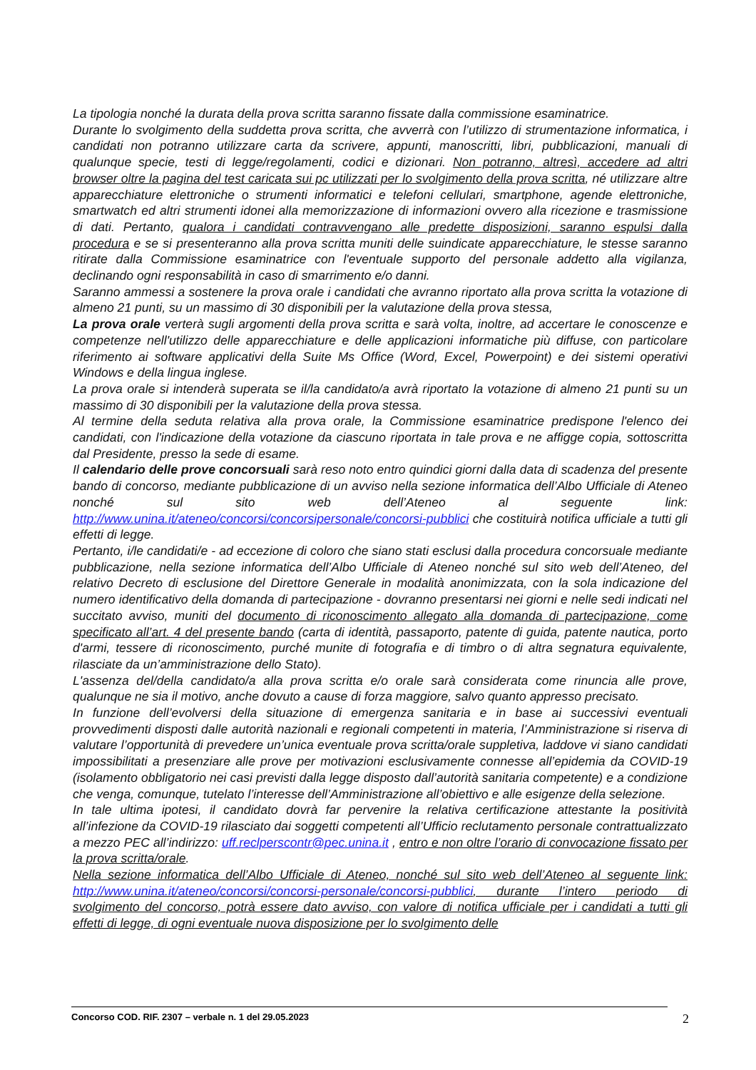La tipologia nonché la durata della prova scritta saranno fissate dalla commissione esaminatrice.
Durante lo svolgimento della suddetta prova scritta, che avverrà con l’utilizzo di strumentazione informatica, i candidati non potranno utilizzare carta da scrivere, appunti, manoscritti, libri, pubblicazioni, manuali di qualunque specie, testi di legge/regolamenti, codici e dizionari. Non potranno, altresì, accedere ad altri browser oltre la pagina del test caricata sui pc utilizzati per lo svolgimento della prova scritta, né utilizzare altre apparecchiature elettroniche o strumenti informatici e telefoni cellulari, smartphone, agende elettroniche, smartwatch ed altri strumenti idonei alla memorizzazione di informazioni ovvero alla ricezione e trasmissione di dati. Pertanto, qualora i candidati contravvengano alle predette disposizioni, saranno espulsi dalla procedura e se si presenteranno alla prova scritta muniti delle suindicate apparecchiature, le stesse saranno ritirate dalla Commissione esaminatrice con l'eventuale supporto del personale addetto alla vigilanza, declinando ogni responsabilità in caso di smarrimento e/o danni.
Saranno ammessi a sostenere la prova orale i candidati che avranno riportato alla prova scritta la votazione di almeno 21 punti, su un massimo di 30 disponibili per la valutazione della prova stessa,
La prova orale verterà sugli argomenti della prova scritta e sarà volta, inoltre, ad accertare le conoscenze e competenze nell'utilizzo delle apparecchiature e delle applicazioni informatiche più diffuse, con particolare riferimento ai software applicativi della Suite Ms Office (Word, Excel, Powerpoint) e dei sistemi operativi Windows e della lingua inglese.
La prova orale si intenderà superata se il/la candidato/a avrà riportato la votazione di almeno 21 punti su un massimo di 30 disponibili per la valutazione della prova stessa.
Al termine della seduta relativa alla prova orale, la Commissione esaminatrice predispone l'elenco dei candidati, con l'indicazione della votazione da ciascuno riportata in tale prova e ne affigge copia, sottoscritta dal Presidente, presso la sede di esame.
Il calendario delle prove concorsuali sarà reso noto entro quindici giorni dalla data di scadenza del presente bando di concorso, mediante pubblicazione di un avviso nella sezione informatica dell’Albo Ufficiale di Ateneo nonché sul sito web dell’Ateneo al seguente link: http://www.unina.it/ateneo/concorsi/concorsipersonale/concorsi-pubblici che costituirà notifica ufficiale a tutti gli effetti di legge.
Pertanto, i/le candidati/e - ad eccezione di coloro che siano stati esclusi dalla procedura concorsuale mediante pubblicazione, nella sezione informatica dell’Albo Ufficiale di Ateneo nonché sul sito web dell’Ateneo, del relativo Decreto di esclusione del Direttore Generale in modalità anonimizzata, con la sola indicazione del numero identificativo della domanda di partecipazione - dovranno presentarsi nei giorni e nelle sedi indicati nel succitato avviso, muniti del documento di riconoscimento allegato alla domanda di partecipazione, come specificato all’art. 4 del presente bando (carta di identità, passaporto, patente di guida, patente nautica, porto d'armi, tessere di riconoscimento, purché munite di fotografia e di timbro o di altra segnatura equivalente, rilasciate da un’amministrazione dello Stato).
L'assenza del/della candidato/a alla prova scritta e/o orale sarà considerata come rinuncia alle prove, qualunque ne sia il motivo, anche dovuto a cause di forza maggiore, salvo quanto appresso precisato.
In funzione dell’evolversi della situazione di emergenza sanitaria e in base ai successivi eventuali provvedimenti disposti dalle autorità nazionali e regionali competenti in materia, l’Amministrazione si riserva di valutare l’opportunità di prevedere un’unica eventuale prova scritta/orale suppletiva, laddove vi siano candidati impossibilitati a presenziare alle prove per motivazioni esclusivamente connesse all’epidemia da COVID-19 (isolamento obbligatorio nei casi previsti dalla legge disposto dall’autorità sanitaria competente) e a condizione che venga, comunque, tutelato l’interesse dell’Amministrazione all’obiettivo e alle esigenze della selezione.
In tale ultima ipotesi, il candidato dovrà far pervenire la relativa certificazione attestante la positività all’infezione da COVID-19 rilasciato dai soggetti competenti all’Ufficio reclutamento personale contrattualizzato a mezzo PEC all’indirizzo: uff.reclperscontr@pec.unina.it , entro e non oltre l’orario di convocazione fissato per la prova scritta/orale.
Nella sezione informatica dell’Albo Ufficiale di Ateneo, nonché sul sito web dell’Ateneo al seguente link: http://www.unina.it/ateneo/concorsi/concorsi-personale/concorsi-pubblici, durante l’intero periodo di svolgimento del concorso, potrà essere dato avviso, con valore di notifica ufficiale per i candidati a tutti gli effetti di legge, di ogni eventuale nuova disposizione per lo svolgimento delle
Concorso COD. RIF. 2307 – verbale n. 1 del 29.05.2023 2